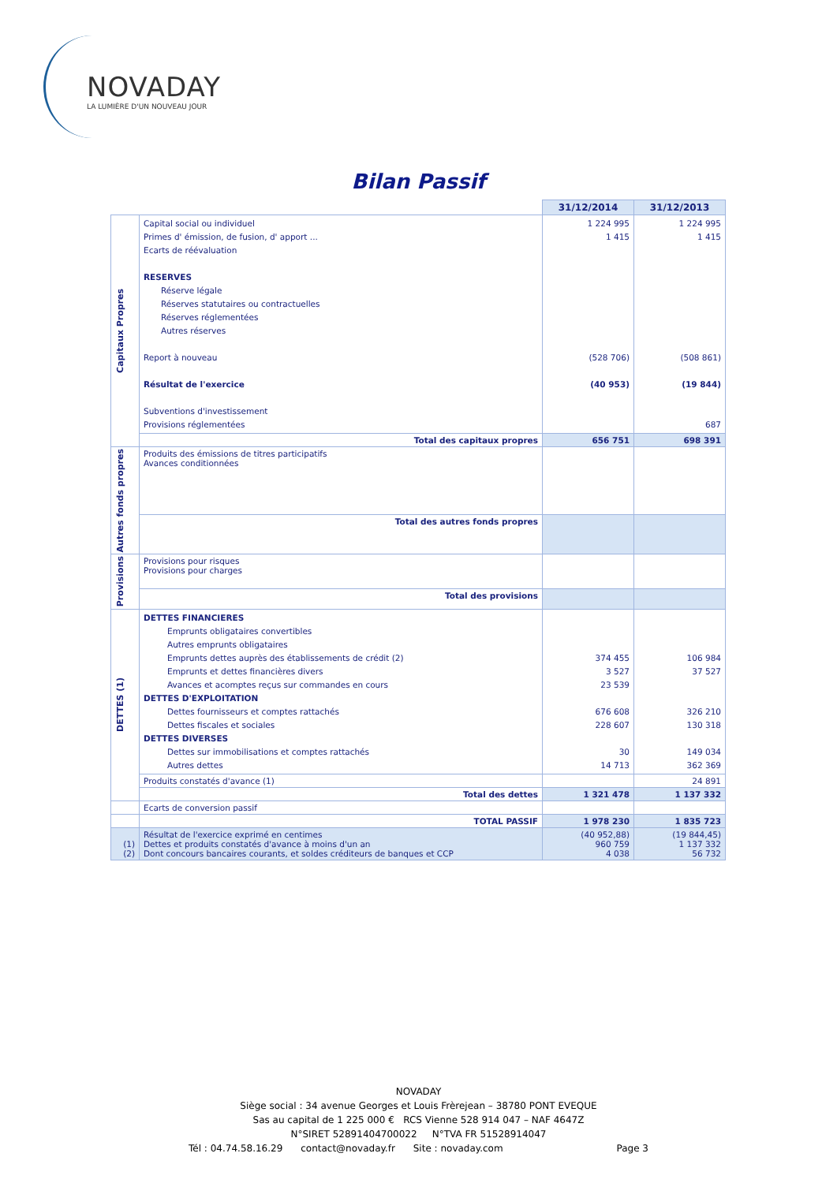NOVADAY
LA LUMIÈRE D'UN NOUVEAU JOUR
Bilan Passif
| | | 31/12/2014 | 31/12/2013 |
| --- | --- | --- | --- |
| Capitaux Propres | Capital social ou individuel Primes d' émission, de fusion, d' apport ... Ecarts de réévaluation RESERVES Réserve légale Réserves statutaires ou contractuelles Réserves réglementées Autres réserves Report à nouveau Résultat de l'exercice Subventions d'investissement Provisions réglementées | 1 224 995 1 415 (528 706) (40 953) | 1 224 995 1 415 (508 861) (19 844) 687 |
| | Total des capitaux propres | 656 751 | 698 391 |
| Autres fonds propres | Produits des émissions de titres participatifs Avances conditionnées | | |
| | Total des autres fonds propres | | |
| Provisions | Provisions pour risques Provisions pour charges | | |
| | Total des provisions | | |
| DETTES (1) | DETTES FINANCIERES Emprunts obligataires convertibles Autres emprunts obligataires Emprunts dettes auprès des établissements de crédit (2) Emprunts et dettes financières divers Avances et acomptes reçus sur commandes en cours DETTES D'EXPLOITATION Dettes fournisseurs et comptes rattachés Dettes fiscales et sociales DETTES DIVERSES Dettes sur immobilisations et comptes rattachés Autres dettes | 374 455 3 527 23 539 676 608 228 607 30 14 713 | 106 984 37 527 326 210 130 318 149 034 362 369 |
| | Produits constatés d'avance (1) | | 24 891 |
| | Total des dettes | 1 321 478 | 1 137 332 |
| | Ecarts de conversion passif | | |
| | TOTAL PASSIF | 1 978 230 | 1 835 723 |
| (1) (2) | Résultat de l'exercice exprimé en centimes Dettes et produits constatés d'avance à moins d'un an Dont concours bancaires courants, et soldes créditeurs de banques et CCP | (40 952,88) 960 759 4 038 | (19 844,45) 1 137 332 56 732 |
NOVADAY
Siège social : 34 avenue Georges et Louis Frèrejean – 38780 PONT EVEQUE
Sas au capital de 1 225 000 € RCS Vienne 528 914 047 – NAF 4647Z
N°SIRET 52891404700022 N°TVA FR 51528914047
Tél : 04.74.58.16.29 contact@novaday.fr Site : novaday.com Page 3